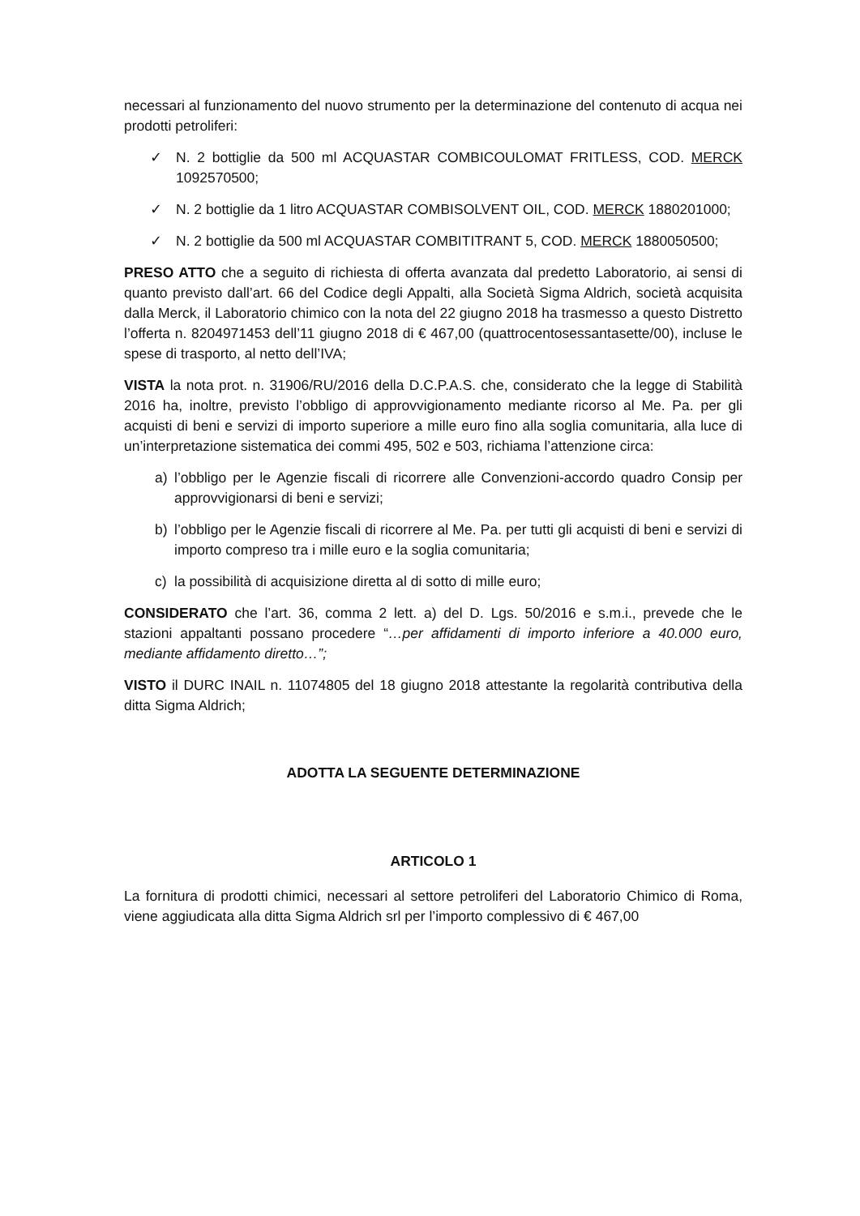necessari al funzionamento del nuovo strumento per la determinazione del contenuto di acqua nei prodotti petroliferi:
✓ N. 2 bottiglie da 500 ml ACQUASTAR COMBICOULOMAT FRITLESS, COD. MERCK 1092570500;
✓ N. 2 bottiglie da 1 litro ACQUASTAR COMBISOLVENT OIL, COD. MERCK 1880201000;
✓ N. 2 bottiglie da 500 ml ACQUASTAR COMBITITRANT 5, COD. MERCK 1880050500;
PRESO ATTO che a seguito di richiesta di offerta avanzata dal predetto Laboratorio, ai sensi di quanto previsto dall’art. 66 del Codice degli Appalti, alla Società Sigma Aldrich, società acquisita dalla Merck, il Laboratorio chimico con la nota del 22 giugno 2018 ha trasmesso a questo Distretto l’offerta n. 8204971453 dell’11 giugno 2018 di € 467,00 (quattrocentosessantasette/00), incluse le spese di trasporto, al netto dell’IVA;
VISTA la nota prot. n. 31906/RU/2016 della D.C.P.A.S. che, considerato che la legge di Stabilità 2016 ha, inoltre, previsto l’obbligo di approvvigionamento mediante ricorso al Me. Pa. per gli acquisti di beni e servizi di importo superiore a mille euro fino alla soglia comunitaria, alla luce di un’interpretazione sistematica dei commi 495, 502 e 503, richiama l’attenzione circa:
a) l’obbligo per le Agenzie fiscali di ricorrere alle Convenzioni-accordo quadro Consip per approvvigionarsi di beni e servizi;
b) l’obbligo per le Agenzie fiscali di ricorrere al Me. Pa. per tutti gli acquisti di beni e servizi di importo compreso tra i mille euro e la soglia comunitaria;
c) la possibilità di acquisizione diretta al di sotto di mille euro;
CONSIDERATO che l’art. 36, comma 2 lett. a) del D. Lgs. 50/2016 e s.m.i., prevede che le stazioni appaltanti possano procedere “…per affidamenti di importo inferiore a 40.000 euro, mediante affidamento diretto…”;
VISTO il DURC INAIL n. 11074805 del 18 giugno 2018 attestante la regolarità contributiva della ditta Sigma Aldrich;
ADOTTA LA SEGUENTE DETERMINAZIONE
ARTICOLO 1
La fornitura di prodotti chimici, necessari al settore petroliferi del Laboratorio Chimico di Roma, viene aggiudicata alla ditta Sigma Aldrich srl per l’importo complessivo di € 467,00